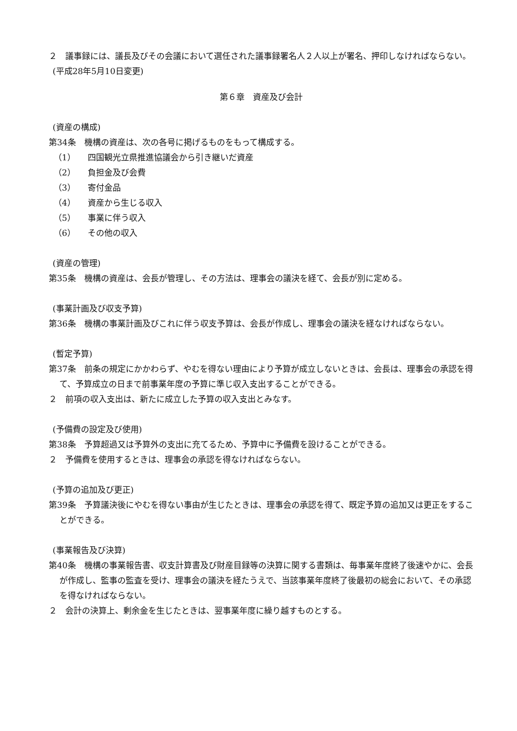２　議事録には、議長及びその会議において選任された議事録署名人２人以上が署名、押印しなければならない。
(平成28年5月10日変更)
第６章　資産及び会計
(資産の構成)
第34条　機構の資産は、次の各号に掲げるものをもって構成する。
（1） 四国観光立県推進協議会から引き継いだ資産
（2） 負担金及び会費
（3） 寄付金品
（4） 資産から生じる収入
（5） 事業に伴う収入
（6） その他の収入
(資産の管理)
第35条　機構の資産は、会長が管理し、その方法は、理事会の議決を経て、会長が別に定める。
(事業計画及び収支予算)
第36条　機構の事業計画及びこれに伴う収支予算は、会長が作成し、理事会の議決を経なければならない。
(暫定予算)
第37条　前条の規定にかかわらず、やむを得ない理由により予算が成立しないときは、会長は、理事会の承認を得て、予算成立の日まで前事業年度の予算に準じ収入支出することができる。
２　前項の収入支出は、新たに成立した予算の収入支出とみなす。
(予備費の設定及び使用)
第38条　予算超過又は予算外の支出に充てるため、予算中に予備費を設けることができる。
２　予備費を使用するときは、理事会の承認を得なければならない。
(予算の追加及び更正)
第39条　予算議決後にやむを得ない事由が生じたときは、理事会の承認を得て、既定予算の追加又は更正をすることができる。
(事業報告及び決算)
第40条　機構の事業報告書、収支計算書及び財産目録等の決算に関する書類は、毎事業年度終了後速やかに、会長が作成し、監事の監査を受け、理事会の議決を経たうえで、当該事業年度終了後最初の総会において、その承認を得なければならない。
２　会計の決算上、剰余金を生じたときは、翌事業年度に繰り越すものとする。